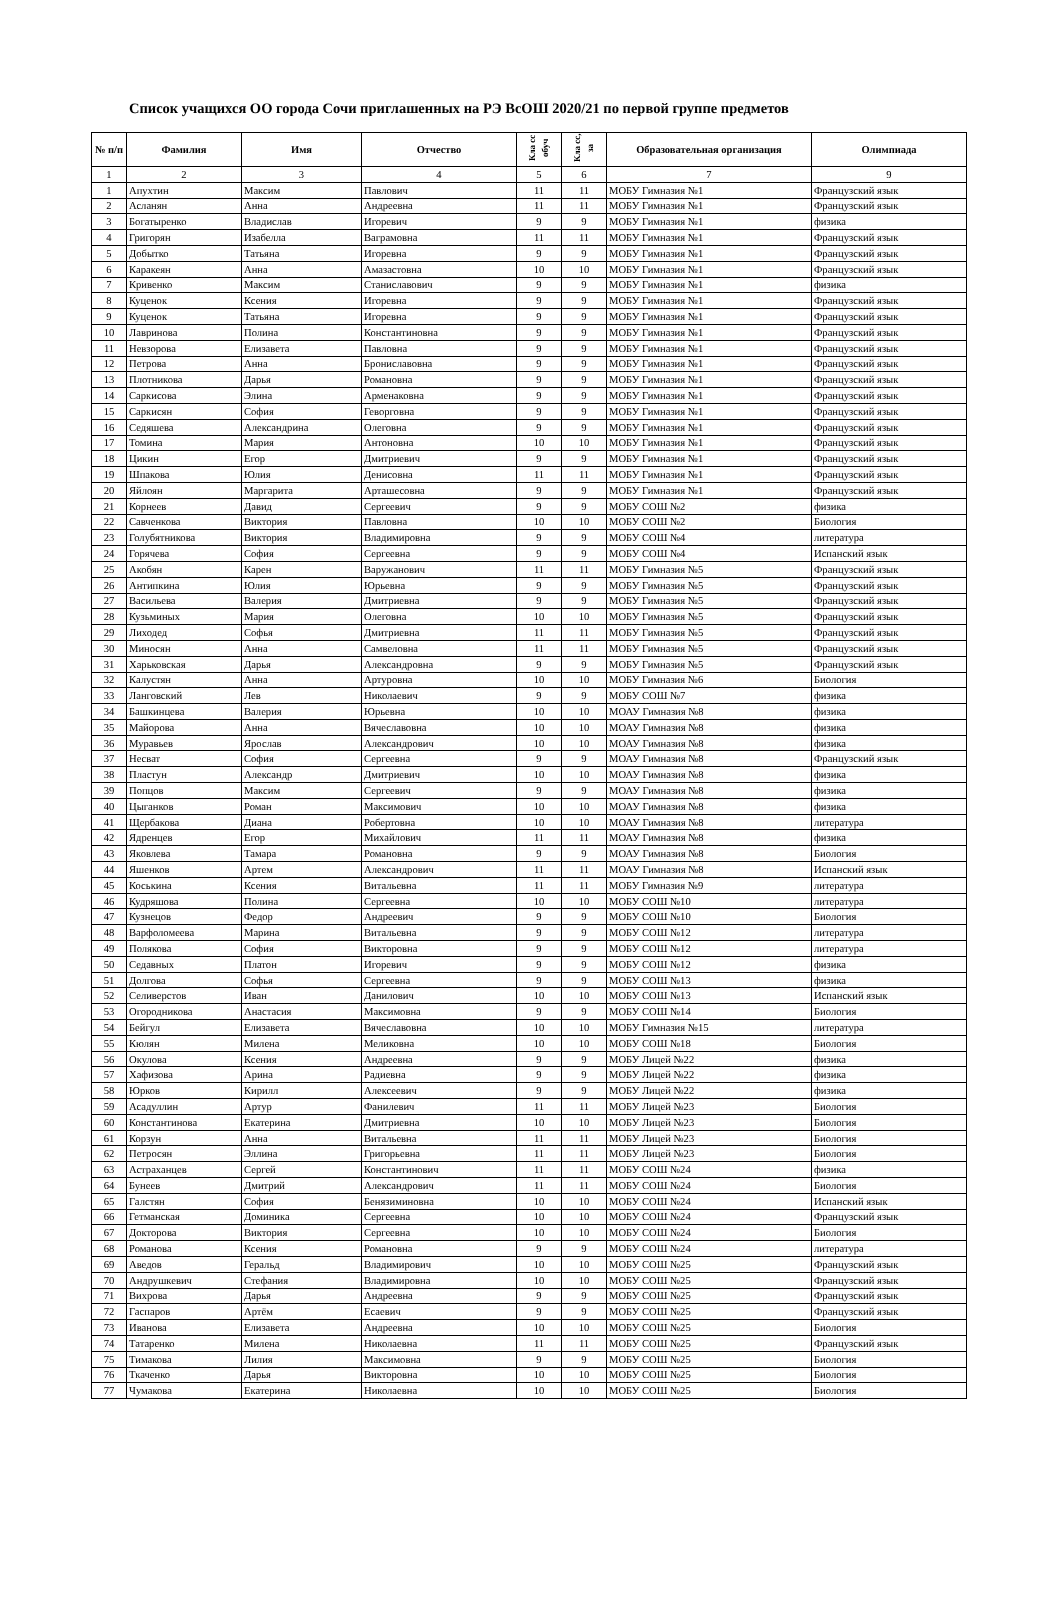Список учащихся ОО города Сочи приглашенных на РЭ ВсОШ 2020/21 по первой группе предметов
| № п/п | Фамилия | Имя | Отчество | Кла сс обуч | Кла сс, за | Образовательная организация | Олимпиада |
| --- | --- | --- | --- | --- | --- | --- | --- |
| 1 | 2 | 3 | 4 | 5 | 6 | 7 | 9 |
| 1 | Апухтин | Максим | Павлович | 11 | 11 | МОБУ Гимназия №1 | Французский язык |
| 2 | Асланян | Анна | Андреевна | 11 | 11 | МОБУ Гимназия №1 | Французский язык |
| 3 | Богатыренко | Владислав | Игоревич | 9 | 9 | МОБУ Гимназия №1 | физика |
| 4 | Григорян | Изабелла | Ваграмовна | 11 | 11 | МОБУ Гимназия №1 | Французский язык |
| 5 | Добытко | Татьяна | Игоревна | 9 | 9 | МОБУ Гимназия №1 | Французский язык |
| 6 | Каракеян | Анна | Амазастовна | 10 | 10 | МОБУ Гимназия №1 | Французский язык |
| 7 | Кривенко | Максим | Станиславович | 9 | 9 | МОБУ Гимназия №1 | физика |
| 8 | Куценок | Ксения | Игоревна | 9 | 9 | МОБУ Гимназия №1 | Французский язык |
| 9 | Куценок | Татьяна | Игоревна | 9 | 9 | МОБУ Гимназия №1 | Французский язык |
| 10 | Лавринова | Полина | Константиновна | 9 | 9 | МОБУ Гимназия №1 | Французский язык |
| 11 | Невзорова | Елизавета | Павловна | 9 | 9 | МОБУ Гимназия №1 | Французский язык |
| 12 | Петрова | Анна | Брониславовна | 9 | 9 | МОБУ Гимназия №1 | Французский язык |
| 13 | Плотникова | Дарья | Романовна | 9 | 9 | МОБУ Гимназия №1 | Французский язык |
| 14 | Саркисова | Элина | Арменаковна | 9 | 9 | МОБУ Гимназия №1 | Французский язык |
| 15 | Саркисян | София | Геворговна | 9 | 9 | МОБУ Гимназия №1 | Французский язык |
| 16 | Седяшева | Александрина | Олеговна | 9 | 9 | МОБУ Гимназия №1 | Французский язык |
| 17 | Томина | Мария | Антоновна | 10 | 10 | МОБУ Гимназия №1 | Французский язык |
| 18 | Цикин | Егор | Дмитриевич | 9 | 9 | МОБУ Гимназия №1 | Французский язык |
| 19 | Шпакова | Юлия | Денисовна | 11 | 11 | МОБУ Гимназия №1 | Французский язык |
| 20 | Яйлоян | Маргарита | Арташесовна | 9 | 9 | МОБУ Гимназия №1 | Французский язык |
| 21 | Корнеев | Давид | Сергеевич | 9 | 9 | МОБУ СОШ №2 | физика |
| 22 | Савченкова | Виктория | Павловна | 10 | 10 | МОБУ СОШ №2 | Биология |
| 23 | Голубятникова | Виктория | Владимировна | 9 | 9 | МОБУ СОШ №4 | литература |
| 24 | Горячева | София | Сергеевна | 9 | 9 | МОБУ СОШ №4 | Испанский язык |
| 25 | Акобян | Карен | Варужанович | 11 | 11 | МОБУ Гимназия №5 | Французский язык |
| 26 | Антипкина | Юлия | Юрьевна | 9 | 9 | МОБУ Гимназия №5 | Французский язык |
| 27 | Васильева | Валерия | Дмитриевна | 9 | 9 | МОБУ Гимназия №5 | Французский язык |
| 28 | Кузьминых | Мария | Олеговна | 10 | 10 | МОБУ Гимназия №5 | Французский язык |
| 29 | Лиходед | Софья | Дмитриевна | 11 | 11 | МОБУ Гимназия №5 | Французский язык |
| 30 | Миносян | Анна | Самвеловна | 11 | 11 | МОБУ Гимназия №5 | Французский язык |
| 31 | Харьковская | Дарья | Александровна | 9 | 9 | МОБУ Гимназия №5 | Французский язык |
| 32 | Калустян | Анна | Артуровна | 10 | 10 | МОБУ Гимназия №6 | Биология |
| 33 | Ланговский | Лев | Николаевич | 9 | 9 | МОБУ СОШ №7 | физика |
| 34 | Башкинцева | Валерия | Юрьевна | 10 | 10 | МОАУ Гимназия №8 | физика |
| 35 | Майорова | Анна | Вячеславовна | 10 | 10 | МОАУ Гимназия №8 | физика |
| 36 | Муравьев | Ярослав | Александрович | 10 | 10 | МОАУ Гимназия №8 | физика |
| 37 | Несват | София | Сергеевна | 9 | 9 | МОАУ Гимназия №8 | Французский язык |
| 38 | Пластун | Александр | Дмитриевич | 10 | 10 | МОАУ Гимназия №8 | физика |
| 39 | Попцов | Максим | Сергеевич | 9 | 9 | МОАУ Гимназия №8 | физика |
| 40 | Цыганков | Роман | Максимович | 10 | 10 | МОАУ Гимназия №8 | физика |
| 41 | Щербакова | Диана | Робертовна | 10 | 10 | МОАУ Гимназия №8 | литература |
| 42 | Ядренцев | Егор | Михайлович | 11 | 11 | МОАУ Гимназия №8 | физика |
| 43 | Яковлева | Тамара | Романовна | 9 | 9 | МОАУ Гимназия №8 | Биология |
| 44 | Яшенков | Артем | Александрович | 11 | 11 | МОАУ Гимназия №8 | Испанский язык |
| 45 | Коськина | Ксения | Витальевна | 11 | 11 | МОБУ Гимназия №9 | литература |
| 46 | Кудряшова | Полина | Сергеевна | 10 | 10 | МОБУ СОШ №10 | литература |
| 47 | Кузнецов | Федор | Андреевич | 9 | 9 | МОБУ СОШ №10 | Биология |
| 48 | Варфоломеева | Марина | Витальевна | 9 | 9 | МОБУ СОШ №12 | литература |
| 49 | Полякова | София | Викторовна | 9 | 9 | МОБУ СОШ №12 | литература |
| 50 | Седавных | Платон | Игоревич | 9 | 9 | МОБУ СОШ №12 | физика |
| 51 | Долгова | Софья | Сергеевна | 9 | 9 | МОБУ СОШ №13 | физика |
| 52 | Селиверстов | Иван | Данилович | 10 | 10 | МОБУ СОШ №13 | Испанский язык |
| 53 | Огородникова | Анастасия | Максимовна | 9 | 9 | МОБУ СОШ №14 | Биология |
| 54 | Бейгул | Елизавета | Вячеславовна | 10 | 10 | МОБУ Гимназия №15 | литература |
| 55 | Кюлян | Милена | Меликовна | 10 | 10 | МОБУ СОШ №18 | Биология |
| 56 | Окулова | Ксения | Андреевна | 9 | 9 | МОБУ Лицей №22 | физика |
| 57 | Хафизова | Арина | Радиевна | 9 | 9 | МОБУ Лицей №22 | физика |
| 58 | Юрков | Кирилл | Алексеевич | 9 | 9 | МОБУ Лицей №22 | физика |
| 59 | Асадуллин | Артур | Фанилевич | 11 | 11 | МОБУ Лицей №23 | Биология |
| 60 | Константинова | Екатерина | Дмитриевна | 10 | 10 | МОБУ Лицей №23 | Биология |
| 61 | Корзун | Анна | Витальевна | 11 | 11 | МОБУ Лицей №23 | Биология |
| 62 | Петросян | Эллина | Григорьевна | 11 | 11 | МОБУ Лицей №23 | Биология |
| 63 | Астраханцев | Сергей | Константинович | 11 | 11 | МОБУ СОШ №24 | физика |
| 64 | Бунеев | Дмитрий | Александрович | 11 | 11 | МОБУ СОШ №24 | Биология |
| 65 | Галстян | София | Бенязиминовна | 10 | 10 | МОБУ СОШ №24 | Испанский язык |
| 66 | Гетманская | Доминика | Сергеевна | 10 | 10 | МОБУ СОШ №24 | Французский язык |
| 67 | Докторова | Виктория | Сергеевна | 10 | 10 | МОБУ СОШ №24 | Биология |
| 68 | Романова | Ксения | Романовна | 9 | 9 | МОБУ СОШ №24 | литература |
| 69 | Аведов | Геральд | Владимирович | 10 | 10 | МОБУ СОШ №25 | Французский язык |
| 70 | Андрушкевич | Стефания | Владимировна | 10 | 10 | МОБУ СОШ №25 | Французский язык |
| 71 | Вихрова | Дарья | Андреевна | 9 | 9 | МОБУ СОШ №25 | Французский язык |
| 72 | Гаспаров | Артём | Есаевич | 9 | 9 | МОБУ СОШ №25 | Французский язык |
| 73 | Иванова | Елизавета | Андреевна | 10 | 10 | МОБУ СОШ №25 | Биология |
| 74 | Татаренко | Милена | Николаевна | 11 | 11 | МОБУ СОШ №25 | Французский язык |
| 75 | Тимакова | Лилия | Максимовна | 9 | 9 | МОБУ СОШ №25 | Биология |
| 76 | Ткаченко | Дарья | Викторовна | 10 | 10 | МОБУ СОШ №25 | Биология |
| 77 | Чумакова | Екатерина | Николаевна | 10 | 10 | МОБУ СОШ №25 | Биология |